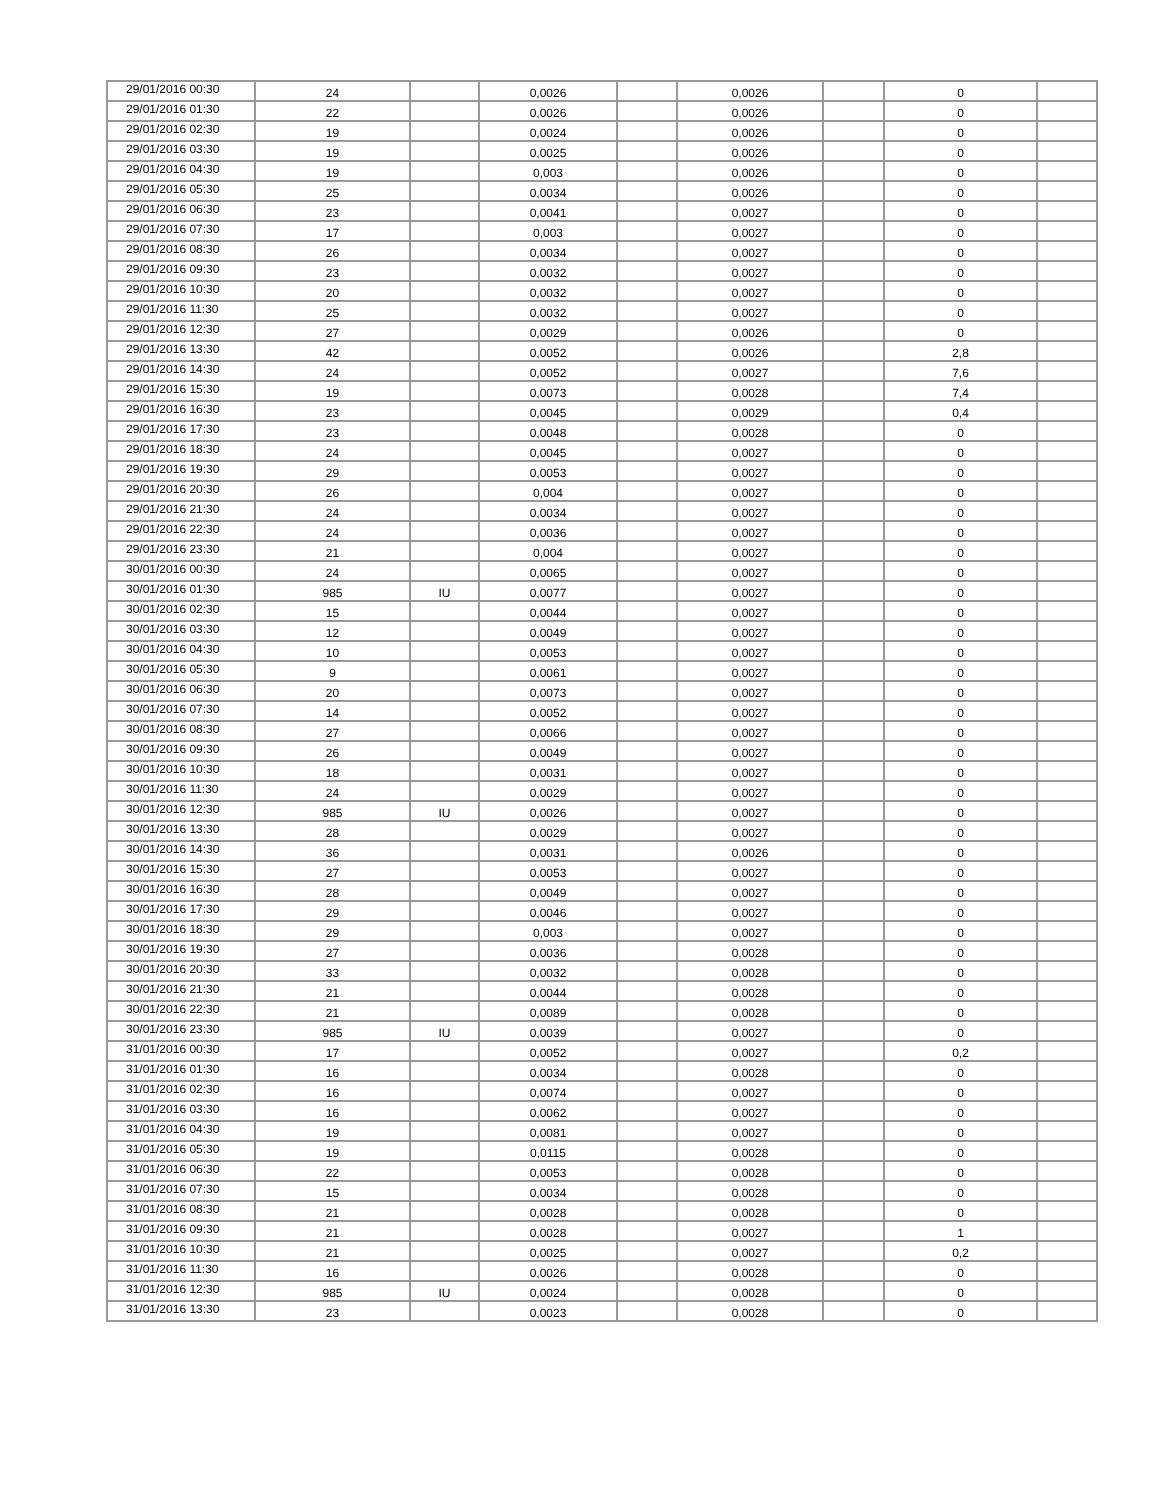| 29/01/2016 00:30 | 24 | | 0,0026 | | 0,0026 | | 0 | |
| 29/01/2016 01:30 | 22 | | 0,0026 | | 0,0026 | | 0 | |
| 29/01/2016 02:30 | 19 | | 0,0024 | | 0,0026 | | 0 | |
| 29/01/2016 03:30 | 19 | | 0,0025 | | 0,0026 | | 0 | |
| 29/01/2016 04:30 | 19 | | 0,003 | | 0,0026 | | 0 | |
| 29/01/2016 05:30 | 25 | | 0,0034 | | 0,0026 | | 0 | |
| 29/01/2016 06:30 | 23 | | 0,0041 | | 0,0027 | | 0 | |
| 29/01/2016 07:30 | 17 | | 0,003 | | 0,0027 | | 0 | |
| 29/01/2016 08:30 | 26 | | 0,0034 | | 0,0027 | | 0 | |
| 29/01/2016 09:30 | 23 | | 0,0032 | | 0,0027 | | 0 | |
| 29/01/2016 10:30 | 20 | | 0,0032 | | 0,0027 | | 0 | |
| 29/01/2016 11:30 | 25 | | 0,0032 | | 0,0027 | | 0 | |
| 29/01/2016 12:30 | 27 | | 0,0029 | | 0,0026 | | 0 | |
| 29/01/2016 13:30 | 42 | | 0,0052 | | 0,0026 | | 2,8 | |
| 29/01/2016 14:30 | 24 | | 0,0052 | | 0,0027 | | 7,6 | |
| 29/01/2016 15:30 | 19 | | 0,0073 | | 0,0028 | | 7,4 | |
| 29/01/2016 16:30 | 23 | | 0,0045 | | 0,0029 | | 0,4 | |
| 29/01/2016 17:30 | 23 | | 0,0048 | | 0,0028 | | 0 | |
| 29/01/2016 18:30 | 24 | | 0,0045 | | 0,0027 | | 0 | |
| 29/01/2016 19:30 | 29 | | 0,0053 | | 0,0027 | | 0 | |
| 29/01/2016 20:30 | 26 | | 0,004 | | 0,0027 | | 0 | |
| 29/01/2016 21:30 | 24 | | 0,0034 | | 0,0027 | | 0 | |
| 29/01/2016 22:30 | 24 | | 0,0036 | | 0,0027 | | 0 | |
| 29/01/2016 23:30 | 21 | | 0,004 | | 0,0027 | | 0 | |
| 30/01/2016 00:30 | 24 | | 0,0065 | | 0,0027 | | 0 | |
| 30/01/2016 01:30 | 985 | IU | 0,0077 | | 0,0027 | | 0 | |
| 30/01/2016 02:30 | 15 | | 0,0044 | | 0,0027 | | 0 | |
| 30/01/2016 03:30 | 12 | | 0,0049 | | 0,0027 | | 0 | |
| 30/01/2016 04:30 | 10 | | 0,0053 | | 0,0027 | | 0 | |
| 30/01/2016 05:30 | 9 | | 0,0061 | | 0,0027 | | 0 | |
| 30/01/2016 06:30 | 20 | | 0,0073 | | 0,0027 | | 0 | |
| 30/01/2016 07:30 | 14 | | 0,0052 | | 0,0027 | | 0 | |
| 30/01/2016 08:30 | 27 | | 0,0066 | | 0,0027 | | 0 | |
| 30/01/2016 09:30 | 26 | | 0,0049 | | 0,0027 | | 0 | |
| 30/01/2016 10:30 | 18 | | 0,0031 | | 0,0027 | | 0 | |
| 30/01/2016 11:30 | 24 | | 0,0029 | | 0,0027 | | 0 | |
| 30/01/2016 12:30 | 985 | IU | 0,0026 | | 0,0027 | | 0 | |
| 30/01/2016 13:30 | 28 | | 0,0029 | | 0,0027 | | 0 | |
| 30/01/2016 14:30 | 36 | | 0,0031 | | 0,0026 | | 0 | |
| 30/01/2016 15:30 | 27 | | 0,0053 | | 0,0027 | | 0 | |
| 30/01/2016 16:30 | 28 | | 0,0049 | | 0,0027 | | 0 | |
| 30/01/2016 17:30 | 29 | | 0,0046 | | 0,0027 | | 0 | |
| 30/01/2016 18:30 | 29 | | 0,003 | | 0,0027 | | 0 | |
| 30/01/2016 19:30 | 27 | | 0,0036 | | 0,0028 | | 0 | |
| 30/01/2016 20:30 | 33 | | 0,0032 | | 0,0028 | | 0 | |
| 30/01/2016 21:30 | 21 | | 0,0044 | | 0,0028 | | 0 | |
| 30/01/2016 22:30 | 21 | | 0,0089 | | 0,0028 | | 0 | |
| 30/01/2016 23:30 | 985 | IU | 0,0039 | | 0,0027 | | 0 | |
| 31/01/2016 00:30 | 17 | | 0,0052 | | 0,0027 | | 0,2 | |
| 31/01/2016 01:30 | 16 | | 0,0034 | | 0,0028 | | 0 | |
| 31/01/2016 02:30 | 16 | | 0,0074 | | 0,0027 | | 0 | |
| 31/01/2016 03:30 | 16 | | 0,0062 | | 0,0027 | | 0 | |
| 31/01/2016 04:30 | 19 | | 0,0081 | | 0,0027 | | 0 | |
| 31/01/2016 05:30 | 19 | | 0,0115 | | 0,0028 | | 0 | |
| 31/01/2016 06:30 | 22 | | 0,0053 | | 0,0028 | | 0 | |
| 31/01/2016 07:30 | 15 | | 0,0034 | | 0,0028 | | 0 | |
| 31/01/2016 08:30 | 21 | | 0,0028 | | 0,0028 | | 0 | |
| 31/01/2016 09:30 | 21 | | 0,0028 | | 0,0027 | | 1 | |
| 31/01/2016 10:30 | 21 | | 0,0025 | | 0,0027 | | 0,2 | |
| 31/01/2016 11:30 | 16 | | 0,0026 | | 0,0028 | | 0 | |
| 31/01/2016 12:30 | 985 | IU | 0,0024 | | 0,0028 | | 0 | |
| 31/01/2016 13:30 | 23 | | 0,0023 | | 0,0028 | | 0 | |